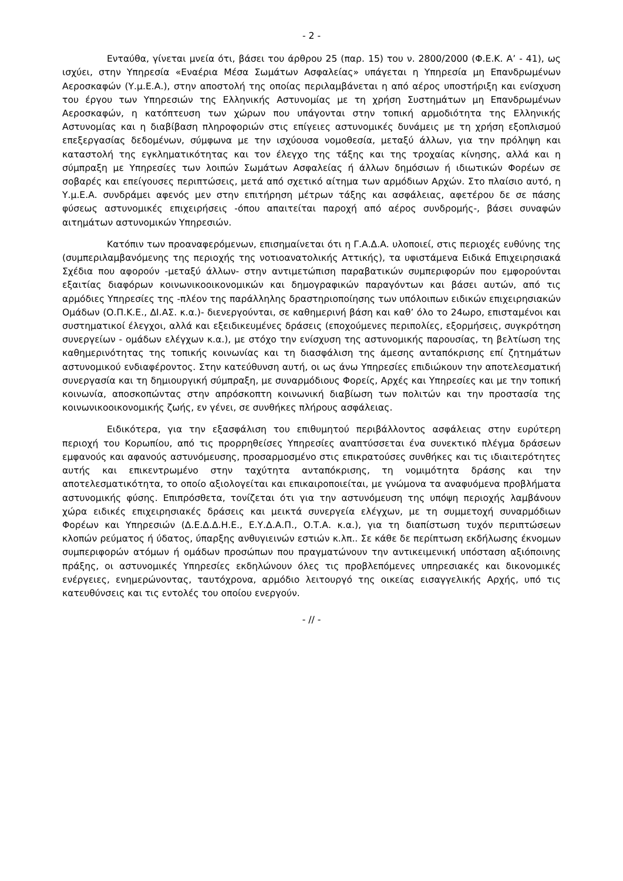- 2 -
Ενταύθα, γίνεται μνεία ότι, βάσει του άρθρου 25 (παρ. 15) του ν. 2800/2000 (Φ.Ε.Κ. Α’ - 41), ως ισχύει, στην Υπηρεσία «Εναέρια Μέσα Σωμάτων Ασφαλείας» υπάγεται η Υπηρεσία μη Επανδρωμένων Αεροσκαφών (Υ.μ.Ε.Α.), στην αποστολή της οποίας περιλαμβάνεται η από αέρος υποστήριξη και ενίσχυση του έργου των Υπηρεσιών της Ελληνικής Αστυνομίας με τη χρήση Συστημάτων μη Επανδρωμένων Αεροσκαφών, η κατόπτευση των χώρων που υπάγονται στην τοπική αρμοδιότητα της Ελληνικής Αστυνομίας και η διαβίβαση πληροφοριών στις επίγειες αστυνομικές δυνάμεις με τη χρήση εξοπλισμού επεξεργασίας δεδομένων, σύμφωνα με την ισχύουσα νομοθεσία, μεταξύ άλλων, για την πρόληψη και καταστολή της εγκληματικότητας και τον έλεγχο της τάξης και της τροχαίας κίνησης, αλλά και η σύμπραξη με Υπηρεσίες των λοιπών Σωμάτων Ασφαλείας ή άλλων δημόσιων ή ιδιωτικών Φορέων σε σοβαρές και επείγουσες περιπτώσεις, μετά από σχετικό αίτημα των αρμόδιων Αρχών. Στο πλαίσιο αυτό, η Υ.μ.Ε.Α. συνδράμει αφενός μεν στην επιτήρηση μέτρων τάξης και ασφάλειας, αφετέρου δε σε πάσης φύσεως αστυνομικές επιχειρήσεις -όπου απαιτείται παροχή από αέρος συνδρομής-, βάσει συναφών αιτημάτων αστυνομικών Υπηρεσιών.
Κατόπιν των προαναφερόμενων, επισημαίνεται ότι η Γ.Α.Δ.Α. υλοποιεί, στις περιοχές ευθύνης της (συμπεριλαμβανόμενης της περιοχής της νοτιοανατολικής Αττικής), τα υφιστάμενα Ειδικά Επιχειρησιακά Σχέδια που αφορούν -μεταξύ άλλων- στην αντιμετώπιση παραβατικών συμπεριφορών που εμφορούνται εξαιτίας διαφόρων κοινωνικοοικονομικών και δημογραφικών παραγόντων και βάσει αυτών, από τις αρμόδιες Υπηρεσίες της -πλέον της παράλληλης δραστηριοποίησης των υπόλοιπων ειδικών επιχειρησιακών Ομάδων (Ο.Π.Κ.Ε., ΔΙ.ΑΣ. κ.α.)- διενεργούνται, σε καθημερινή βάση και καθ’ όλο το 24ωρο, επισταμένοι και συστηματικοί έλεγχοι, αλλά και εξειδικευμένες δράσεις (εποχούμενες περιπολίες, εξορμήσεις, συγκρότηση συνεργείων - ομάδων ελέγχων κ.α.), με στόχο την ενίσχυση της αστυνομικής παρουσίας, τη βελτίωση της καθημερινότητας της τοπικής κοινωνίας και τη διασφάλιση της άμεσης ανταπόκρισης επί ζητημάτων αστυνομικού ενδιαφέροντος. Στην κατεύθυνση αυτή, οι ως άνω Υπηρεσίες επιδιώκουν την αποτελεσματική συνεργασία και τη δημιουργική σύμπραξη, με συναρμόδιους Φορείς, Αρχές και Υπηρεσίες και με την τοπική κοινωνία, αποσκοπώντας στην απρόσκοπτη κοινωνική διαβίωση των πολιτών και την προστασία της κοινωνικοοικονομικής ζωής, εν γένει, σε συνθήκες πλήρους ασφάλειας.
Ειδικότερα, για την εξασφάλιση του επιθυμητού περιβάλλοντος ασφάλειας στην ευρύτερη περιοχή του Κορωπίου, από τις προρρηθείσες Υπηρεσίες αναπτύσσεται ένα συνεκτικό πλέγμα δράσεων εμφανούς και αφανούς αστυνόμευσης, προσαρμοσμένο στις επικρατούσες συνθήκες και τις ιδιαιτερότητες αυτής και επικεντρωμένο στην ταχύτητα ανταπόκρισης, τη νομιμότητα δράσης και την αποτελεσματικότητα, το οποίο αξιολογείται και επικαιροποιείται, με γνώμονα τα αναφυόμενα προβλήματα αστυνομικής φύσης. Επιπρόσθετα, τονίζεται ότι για την αστυνόμευση της υπόψη περιοχής λαμβάνουν χώρα ειδικές επιχειρησιακές δράσεις και μεικτά συνεργεία ελέγχων, με τη συμμετοχή συναρμόδιων Φορέων και Υπηρεσιών (Δ.Ε.Δ.Δ.Η.Ε., Ε.Υ.Δ.Α.Π., Ο.Τ.Α. κ.α.), για τη διαπίστωση τυχόν περιπτώσεων κλοπών ρεύματος ή ύδατος, ύπαρξης ανθυγιεινών εστιών κ.λπ.. Σε κάθε δε περίπτωση εκδήλωσης έκνομων συμπεριφορών ατόμων ή ομάδων προσώπων που πραγματώνουν την αντικειμενική υπόσταση αξιόποινης πράξης, οι αστυνομικές Υπηρεσίες εκδηλώνουν όλες τις προβλεπόμενες υπηρεσιακές και δικονομικές ενέργειες, ενημερώνοντας, ταυτόχρονα, αρμόδιο λειτουργό της οικείας εισαγγελικής Αρχής, υπό τις κατευθύνσεις και τις εντολές του οποίου ενεργούν.
- // -